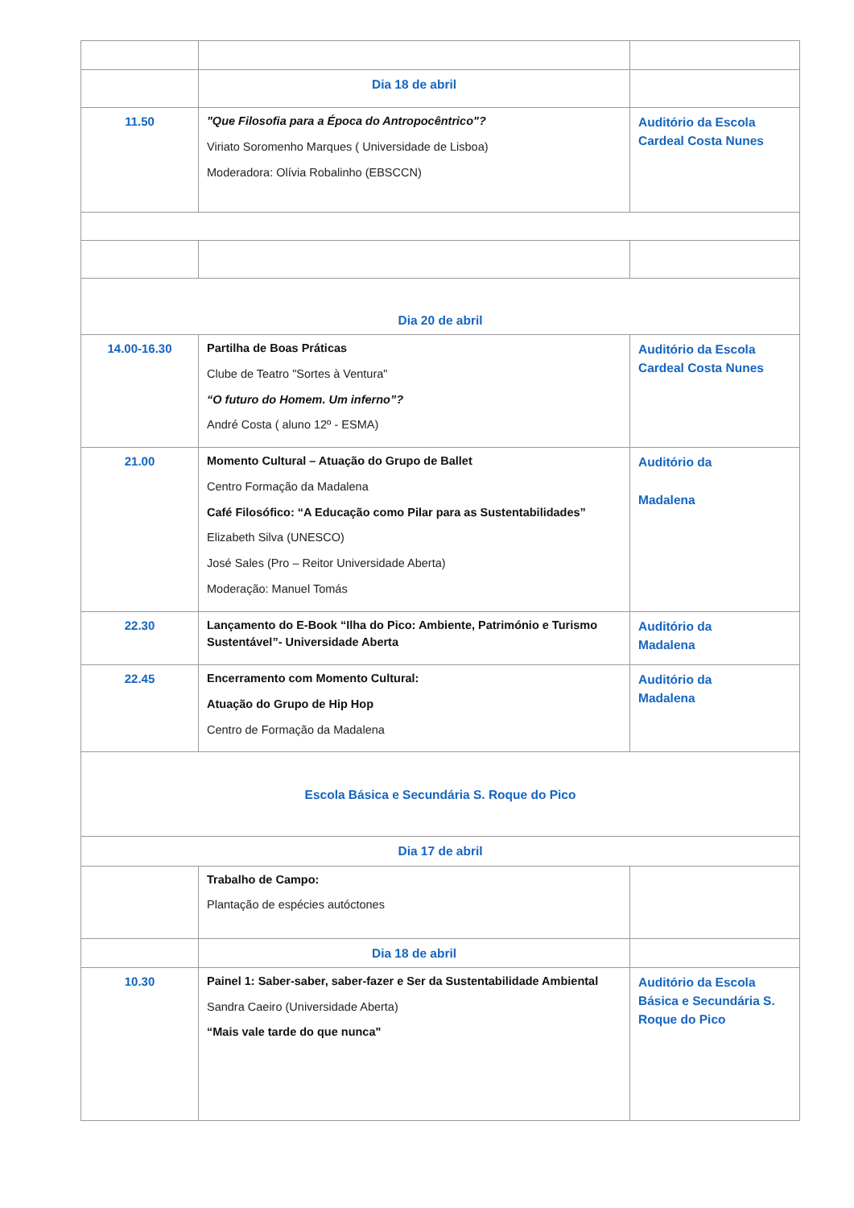| | Dia 18 de abril | |
| 11.50 | "Que Filosofia para a Época do Antropocêntrico"? Viriato Soromenho Marques ( Universidade de Lisboa) Moderadora: Olívia Robalinho (EBSCCN) | Auditório da Escola Cardeal Costa Nunes |
| Dia 20 de abril | | |
| 14.00-16.30 | Partilha de Boas Práticas Clube de Teatro "Sortes à Ventura" “O futuro do Homem. Um inferno”? André Costa ( aluno 12º - ESMA) | Auditório da Escola Cardeal Costa Nunes |
| 21.00 | Momento Cultural – Atuação do Grupo de Ballet Centro Formação da Madalena Café Filosófico: “A Educação como Pilar para as Sustentabilidades” Elizabeth Silva (UNESCO) José Sales (Pro – Reitor Universidade Aberta) Moderação: Manuel Tomás | Auditório da Madalena |
| 22.30 | Lançamento do E-Book “Ilha do Pico: Ambiente, Património e Turismo Sustentável”- Universidade Aberta | Auditório da Madalena |
| 22.45 | Encerramento com Momento Cultural: Atuação do Grupo de Hip Hop Centro de Formação da Madalena | Auditório da Madalena |
| Escola Básica e Secundária S. Roque do Pico | | |
| Dia 17 de abril | | |
| | Trabalho de Campo: Plantação de espécies autóctones | |
| | Dia 18 de abril | |
| 10.30 | Painel 1: Saber-saber, saber-fazer e Ser da Sustentabilidade Ambiental Sandra Caeiro (Universidade Aberta) “Mais vale tarde do que nunca" | Auditório da Escola Básica e Secundária S. Roque do Pico |